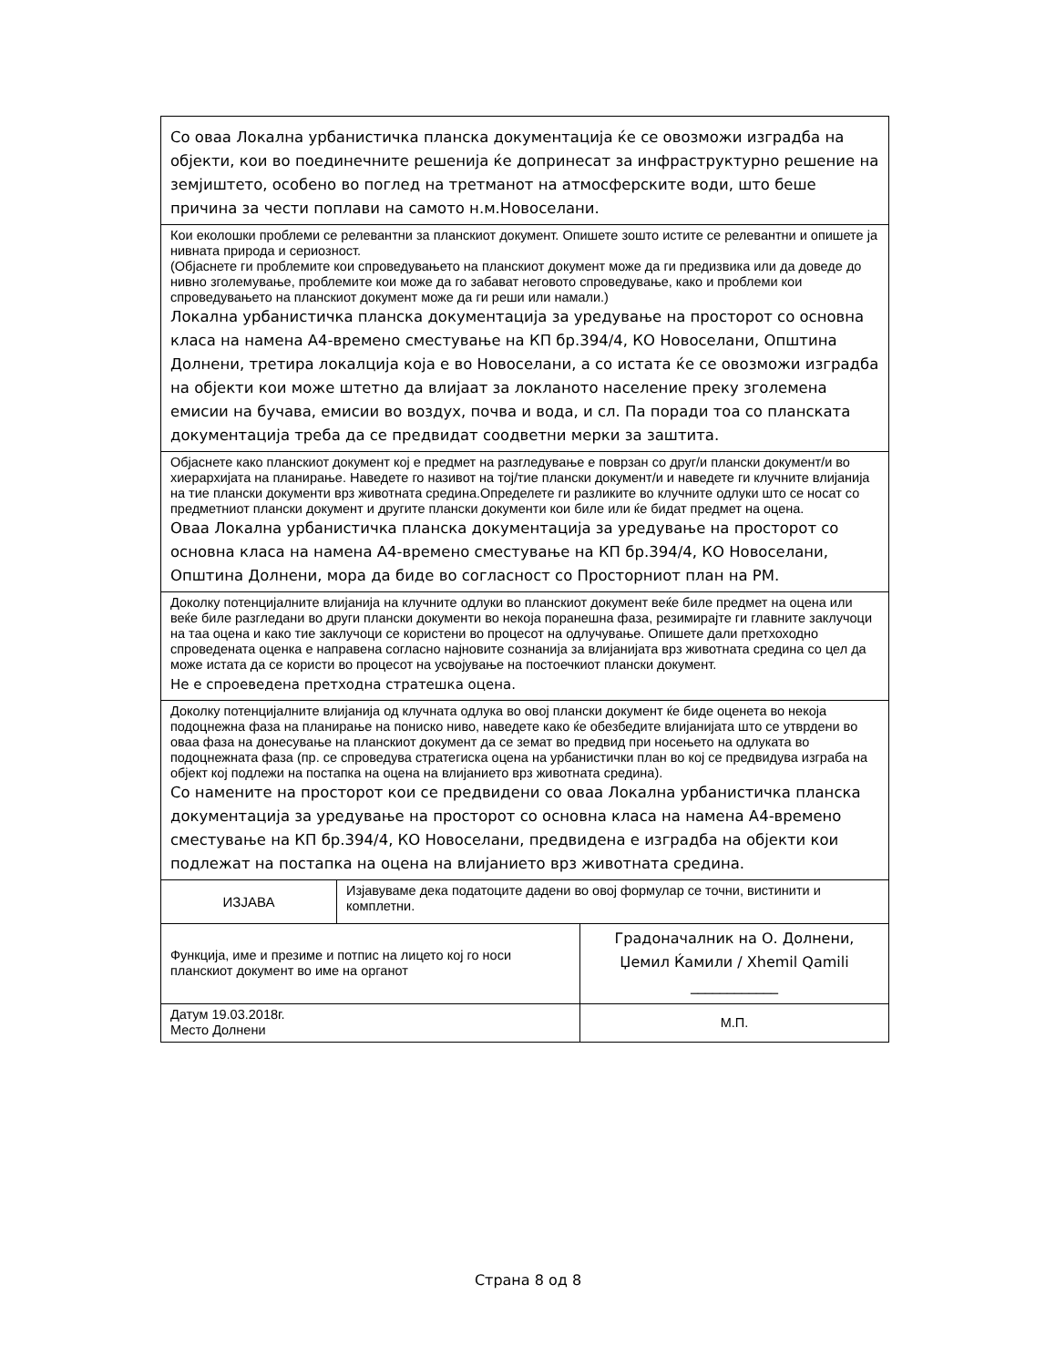| Со оваа Локална урбанистичка планска документација ќе се овозможи изградба на објекти, кои во поединечните решенија ќе допринесат за инфраструктурно решение на земјиштето, особено во поглед на третманот на атмосферските води, што беше причина за чести поплави на самото н.м.Новоселани. | | |
| Кои еколошки проблеми се релевантни за планскиот документ. Опишете зошто истите се релевантни и опишете ја нивната природа и сериозност. (Објаснете ги проблемите кои спроведувањето на планскиот документ може да ги предизвика или да доведе до нивно зголемување, проблемите кои може да го забават неговото спроведување, како и проблеми кои спроведувањето на планскиот документ може да ги реши или намали.) Локална урбанистичка планска документација за уредување на просторот со основна класа на намена А4-времено сместување на КП бр.394/4, КО Новоселани, Општина Долнени, третира локалција која е во Новоселани, а со истата ќе се овозможи изградба на објекти кои може штетно да влијаат за локланото население преку зголемена емисии на бучава, емисии во воздух, почва и вода, и сл. Па поради тоа со планската документација треба да се предвидат соодветни мерки за заштита. | | |
| Објаснете како планскиот документ кој е предмет на разгледување е поврзан со друг/и плански документ/и во хиерархијата на планирање. Наведете го називот на тој/тие плански документ/и и наведете ги клучните влијанија на тие плански документи врз животната средина.Определете ги разликите во клучните одлуки што се носат со предметниот плански документ и другите плански документи кои биле или ќе бидат предмет на оцена. Оваа Локална урбанистичка планска документација за уредување на просторот со основна класа на намена А4-времено сместување на КП бр.394/4, КО Новоселани, Општина Долнени, мора да биде во согласност со Просторниот план на РМ. | | |
| Доколку потенцијалните влијанија на клучните одлуки во планскиот документ веќе биле предмет на оцена или веќе биле разгледани во други плански документи во некоја поранешна фаза, резимирајте ги главните заклучоци на таа оцена и како тие заклучоци се користени во процесот на одлучување. Опишете дали претхоходно спроведената оценка е направена согласно најновите сознанија за влијанијата врз животната средина со цел да може истата да се користи во процесот на усвојување на постоечкиот плански документ. Не е спроеведена претходна стратешка оцена. | | |
| Доколку потенцијалните влијанија од клучната одлука во овој плански документ ќе биде оценета во некоја подоцнежна фаза на планирање на пониско ниво, наведете како ќе обезбедите влијанијата што се утврдени во оваа фаза на донесување на планскиот документ да се земат во предвид при носењето на одлуката во подоцнежната фаза (пр. се спроведува стратегиска оцена на урбанистички план во кој се предвидува изграба на објект кој подлежи на постапка на оцена на влијанието врз животната средина). Со намените на просторот кои се предвидени со оваа Локална урбанистичка планска документација за уредување на просторот со основна класа на намена А4-времено сместување на КП бр.394/4, КО Новоселани, предвидена е изградба на објекти кои подлежат на постапка на оцена на влијанието врз животната средина. | | |
| ИЗЈАВА | Изјавуваме дека податоците дадени во овој формулар се точни, вистинити и комплетни. | |
| Функција, име и презиме и потпис на лицето кој го носи планскиот документ во име на органот | | Градоначалник на О. Долнени, Џемил Ќамили / Xhemil Qamili ____________ |
| Датум 19.03.2018г. Место Долнени | | М.П. |
Страна 8 од 8